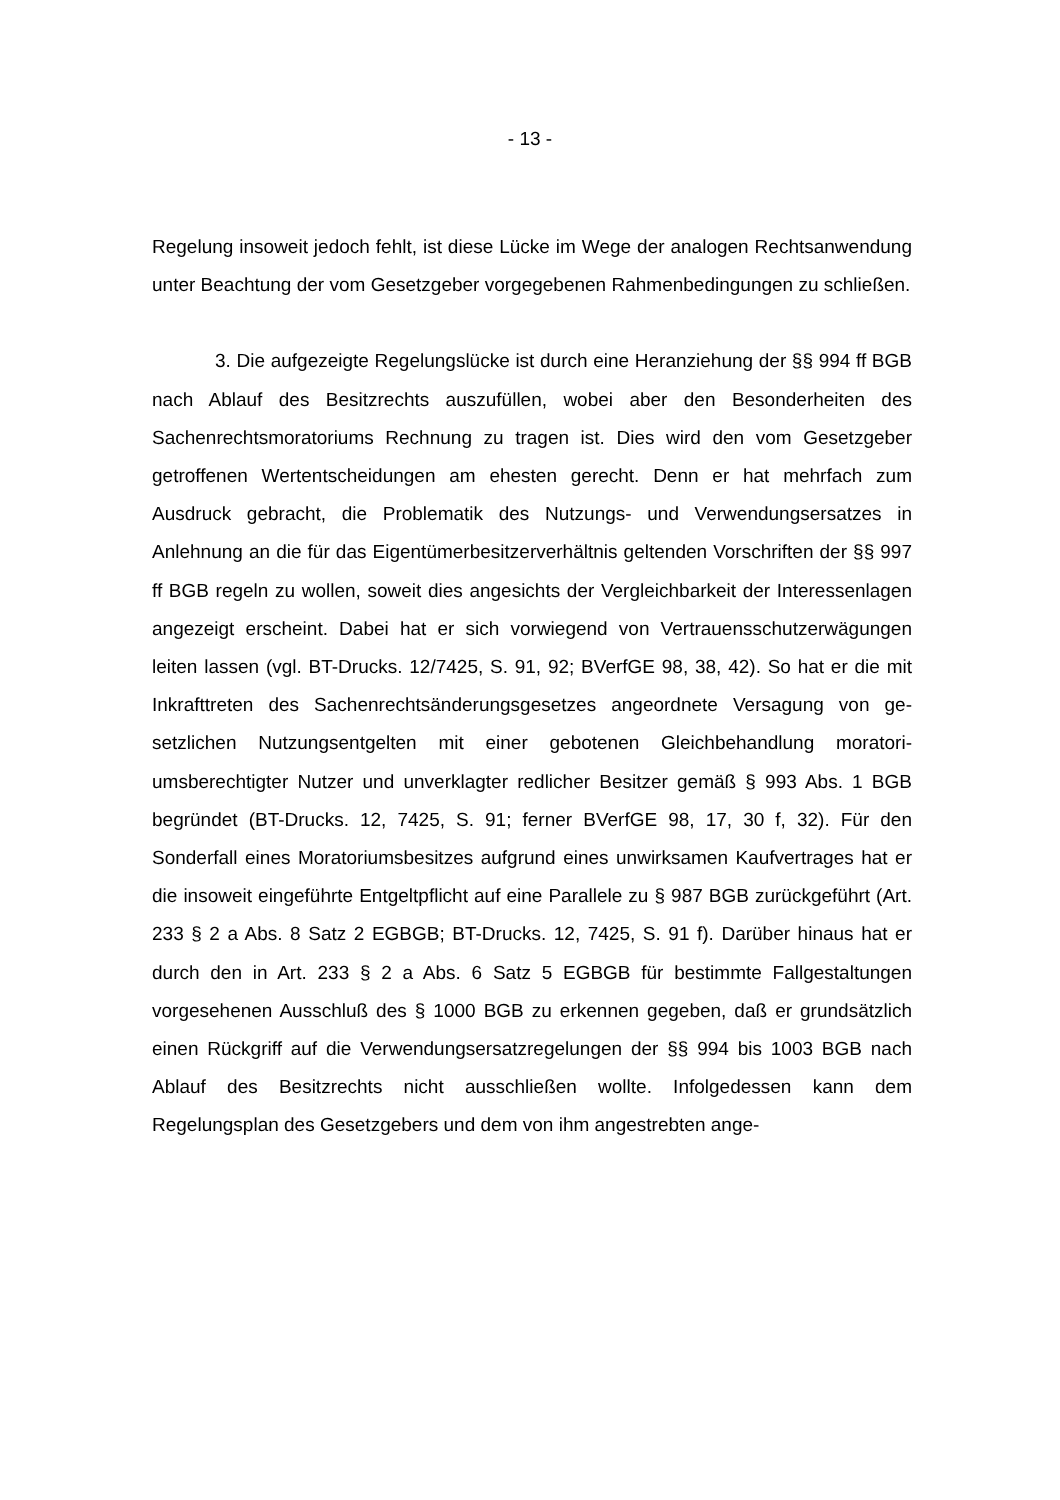- 13 -
Regelung insoweit jedoch fehlt, ist diese Lücke im Wege der analogen Rechts­anwendung unter Beachtung der vom Gesetzgeber vorgegebenen Rahmenbe­dingungen zu schließen.
3. Die aufgezeigte Regelungslücke ist durch eine Heranziehung der §§ 994 ff BGB nach Ablauf des Besitzrechts auszufüllen, wobei aber den Be­sonderheiten des Sachenrechtsmoratoriums Rechnung zu tragen ist. Dies wird den vom Gesetzgeber getroffenen Wertentscheidungen am ehesten gerecht. Denn er hat mehrfach zum Ausdruck gebracht, die Problematik des Nutzungs- und Verwendungsersatzes in Anlehnung an die für das Eigentümerbesitzerver­hältnis geltenden Vorschriften der §§ 997 ff BGB regeln zu wollen, soweit dies angesichts der Vergleichbarkeit der Interessenlagen angezeigt erscheint. Da­bei hat er sich vorwiegend von Vertrauensschutzerwägungen leiten lassen (vgl. BT-Drucks. 12/7425, S. 91, 92; BVerfGE 98, 38, 42). So hat er die mit Inkraft­treten des Sachenrechtsänderungsgesetzes angeordnete Versagung von ge­setzlichen Nutzungsentgelten mit einer gebotenen Gleichbehandlung moratori­umsberechtigter Nutzer und unverklagter redlicher Besitzer gemäß § 993 Abs. 1 BGB begründet (BT-Drucks. 12, 7425, S. 91; ferner BVerfGE 98, 17, 30 f, 32). Für den Sonderfall eines Moratoriumsbesitzes aufgrund eines un­wirksamen Kaufvertrages hat er die insoweit eingeführte Entgeltpflicht auf eine Parallele zu § 987 BGB zurückgeführt (Art. 233 § 2 a Abs. 8 Satz 2 EGBGB; BT-Drucks. 12, 7425, S. 91 f). Darüber hinaus hat er durch den in Art. 233 § 2 a Abs. 6 Satz 5 EGBGB für bestimmte Fallgestaltungen vorgesehenen Ausschluß des § 1000 BGB zu erkennen gegeben, daß er grundsätzlich einen Rückgriff auf die Verwendungsersatzregelungen der §§ 994 bis 1003 BGB nach Ablauf des Besitzrechts nicht ausschließen wollte. Infolgedessen kann dem Regelungsplan des Gesetzgebers und dem von ihm angestrebten ange-